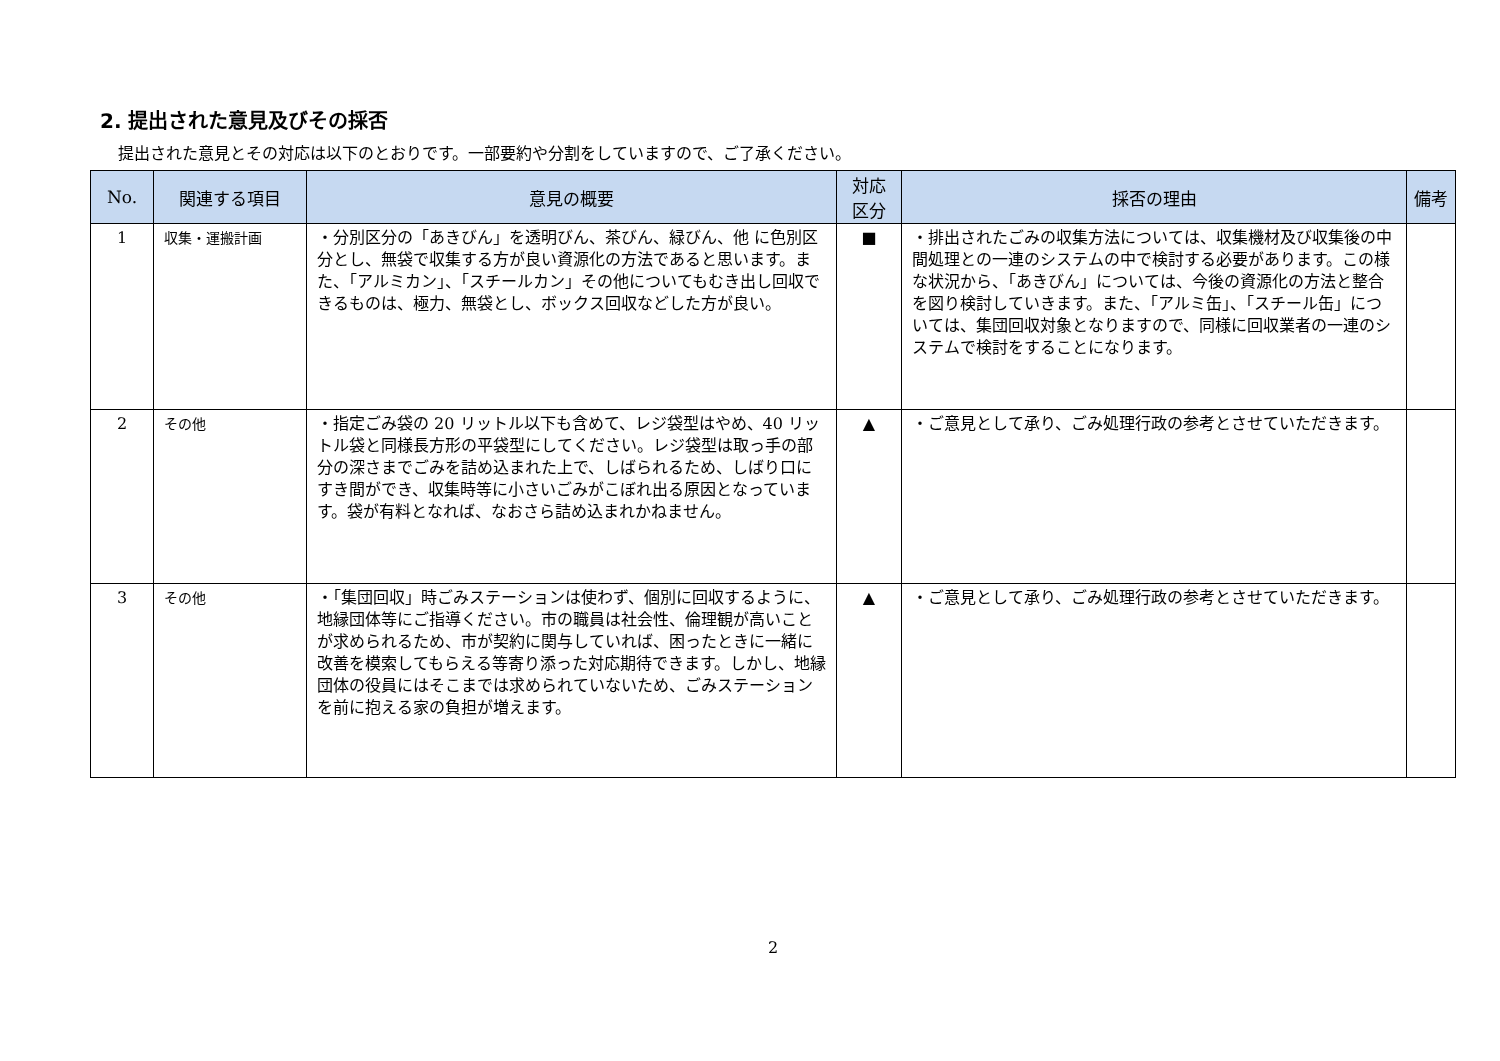2. 提出された意見及びその採否
提出された意見とその対応は以下のとおりです。一部要約や分割をしていますので、ご了承ください。
| No. | 関連する項目 | 意見の概要 | 対応 区分 | 採否の理由 | 備考 |
| --- | --- | --- | --- | --- | --- |
| 1 | 収集・運搬計画 | ・分別区分の「あきびん」を透明びん、茶びん、緑びん、他 に色別区分とし、無袋で収集する方が良い資源化の方法であると思います。また、「アルミカン」、「スチールカン」その他についてもむき出し回収できるものは、極力、無袋とし、ボックス回収などした方が良い。 | ■ | ・排出されたごみの収集方法については、収集機材及び収集後の中間処理との一連のシステムの中で検討する必要があります。この様な状況から、「あきびん」については、今後の資源化の方法と整合を図り検討していきます。また、「アルミ缶」、「スチール缶」については、集団回収対象となりますので、同様に回収業者の一連のシステムで検討をすることになります。 | |
| 2 | その他 | ・指定ごみ袋の 20 リットル以下も含めて、レジ袋型はやめ、40 リットル袋と同様長方形の平袋型にしてください。レジ袋型は取っ手の部分の深さまでごみを詰め込まれた上で、しばられるため、しばり口にすき間ができ、収集時等に小さいごみがこぼれ出る原因となっています。袋が有料となれば、なおさら詰め込まれかねません。 | ▲ | ・ご意見として承り、ごみ処理行政の参考とさせていただきます。 | |
| 3 | その他 | ・「集団回収」時ごみステーションは使わず、個別に回収するように、地縁団体等にご指導ください。市の職員は社会性、倫理観が高いことが求められるため、市が契約に関与していれば、困ったときに一緒に改善を模索してもらえる等寄り添った対応期待できます。しかし、地縁団体の役員にはそこまでは求められていないため、ごみステーションを前に抱える家の負担が増えます。 | ▲ | ・ご意見として承り、ごみ処理行政の参考とさせていただきます。 | |
2